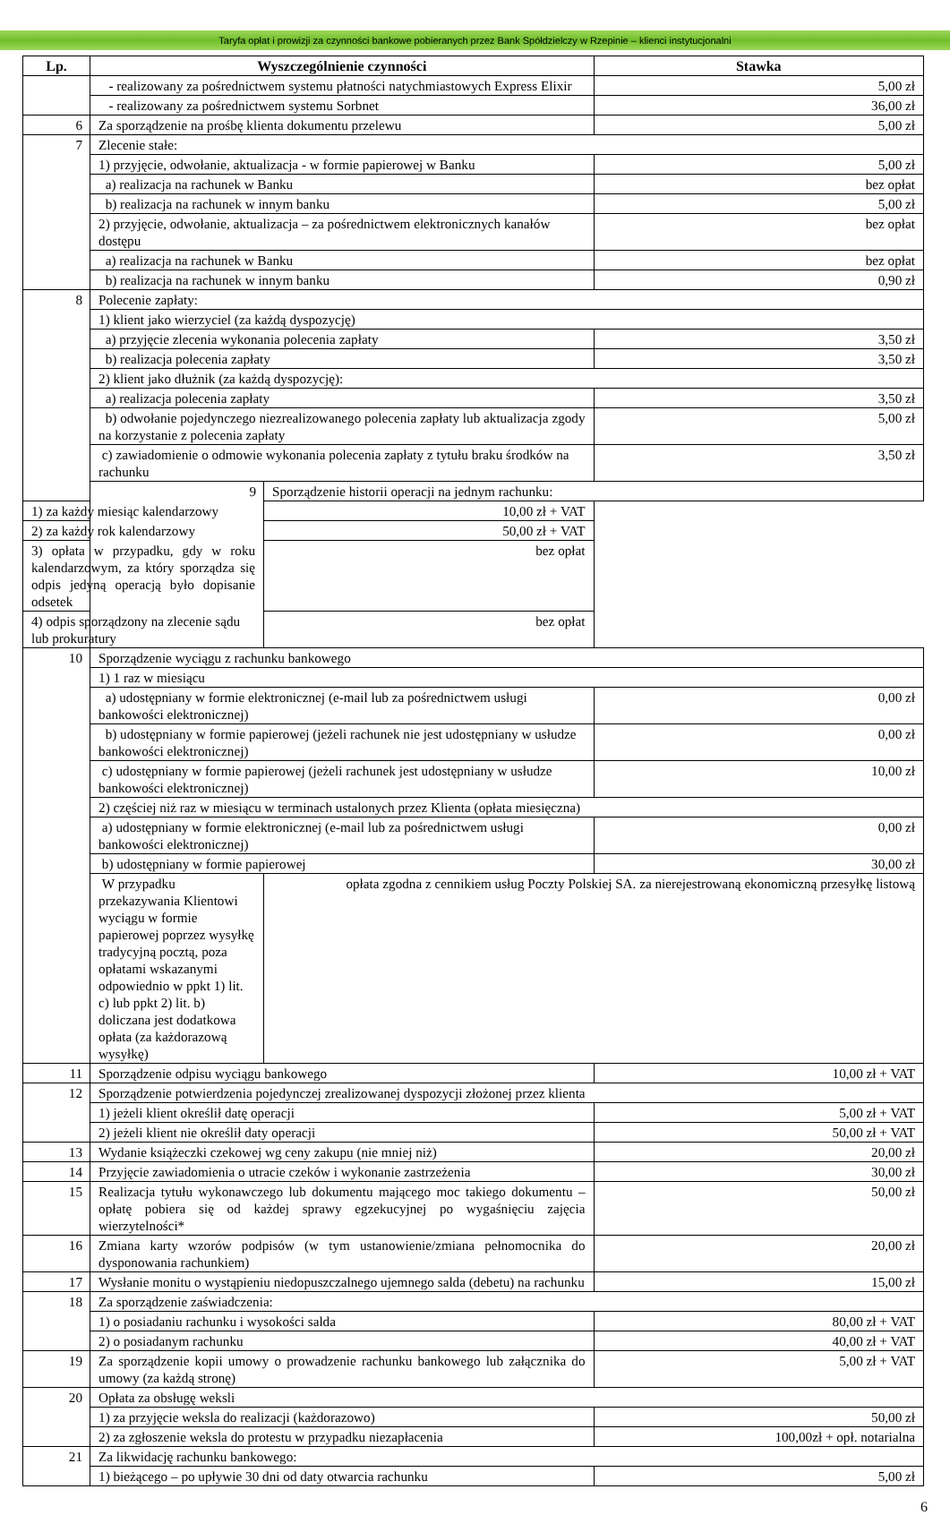Taryfa opłat i prowizji za czynności bankowe pobieranych przez Bank Spółdzielczy w Rzepinie – klienci instytucjonalni
| Lp. | Wyszczególnienie czynności | | Stawka |
| --- | --- | --- | --- |
| | - realizowany za pośrednictwem systemu płatności natychmiastowych Express Elixir | | 5,00 zł |
| | - realizowany za pośrednictwem systemu Sorbnet | | 36,00 zł |
| 6 | Za sporządzenie na prośbę klienta dokumentu przelewu | | 5,00 zł |
| 7 | Zlecenie stałe: | | |
| | 1) przyjęcie, odwołanie, aktualizacja - w formie papierowej w Banku | | 5,00 zł |
| | a) realizacja na rachunek w Banku | | bez opłat |
| | b) realizacja na rachunek w innym banku | | 5,00 zł |
| | 2) przyjęcie, odwołanie, aktualizacja – za pośrednictwem elektronicznych kanałów dostępu | | bez opłat |
| | a) realizacja na rachunek w Banku | | bez opłat |
| | b) realizacja na rachunek w innym banku | | 0,90 zł |
| 8 | Polecenie zapłaty: | | |
| | 1) klient jako wierzyciel (za każdą dyspozycję) | | |
| | a) przyjęcie zlecenia wykonania polecenia zapłaty | | 3,50 zł |
| | b) realizacja polecenia zapłaty | | 3,50 zł |
| | 2) klient jako dłużnik (za każdą dyspozycję): | | |
| | a) realizacja polecenia zapłaty | | 3,50 zł |
| | b) odwołanie pojedynczego niezrealizowanego polecenia zapłaty lub aktualizacja zgody na korzystanie z polecenia zapłaty | | 5,00 zł |
| | c) zawiadomienie o odmowie wykonania polecenia zapłaty z tytułu braku środków na rachunku | | 3,50 zł |
| | 9 | Sporządzenie historii operacji na jednym rachunku: | |
| 1) za każdy miesiąc kalendarzowy | | 10,00 zł + VAT | |
| 2) za każdy rok kalendarzowy | | 50,00 zł + VAT | |
| 3) opłata w przypadku, gdy w roku kalendarzowym, za który sporządza się odpis jedyną operacją było dopisanie odsetek | | bez opłat | |
| 4) odpis sporządzony na zlecenie sądu lub prokuratury | | bez opłat | |
| 10 | Sporządzenie wyciągu z rachunku bankowego | | |
| | 1) 1 raz w miesiącu | | |
| | a) udostępniany w formie elektronicznej (e-mail lub za pośrednictwem usługi bankowości elektronicznej) | | 0,00 zł |
| | b) udostępniany w formie papierowej (jeżeli rachunek nie jest udostępniany w usłudze bankowości elektronicznej) | | 0,00 zł |
| | c) udostępniany w formie papierowej (jeżeli rachunek jest udostępniany w usłudze bankowości elektronicznej) | | 10,00 zł |
| | 2) częściej niż raz w miesiącu w terminach ustalonych przez Klienta (opłata miesięczna) | | |
| | a) udostępniany w formie elektronicznej (e-mail lub za pośrednictwem usługi bankowości elektronicznej) | | 0,00 zł |
| | b) udostępniany w formie papierowej | | 30,00 zł |
| | W przypadku przekazywania Klientowi wyciągu w formie papierowej poprzez wysyłkę tradycyjną pocztą, poza opłatami wskazanymi odpowiednio w ppkt 1) lit. c) lub ppkt 2) lit. b) doliczana jest dodatkowa opłata (za każdorazową wysyłkę) | opłata zgodna z cennikiem usług Poczty Polskiej SA. za nierejestrowaną ekonomiczną przesyłkę listową | |
| 11 | Sporządzenie odpisu wyciągu bankowego | | 10,00 zł + VAT |
| 12 | Sporządzenie potwierdzenia pojedynczej zrealizowanej dyspozycji złożonej przez klienta | | |
| | 1) jeżeli klient określił datę operacji | | 5,00 zł + VAT |
| | 2) jeżeli klient nie określił daty operacji | | 50,00 zł + VAT |
| 13 | Wydanie książeczki czekowej wg ceny zakupu (nie mniej niż) | | 20,00 zł |
| 14 | Przyjęcie zawiadomienia o utracie czeków i wykonanie zastrzeżenia | | 30,00 zł |
| 15 | Realizacja tytułu wykonawczego lub dokumentu mającego moc takiego dokumentu – opłatę pobiera się od każdej sprawy egzekucyjnej po wygaśnięciu zajęcia wierzytelności* | | 50,00 zł |
| 16 | Zmiana karty wzorów podpisów (w tym ustanowienie/zmiana pełnomocnika do dysponowania rachunkiem) | | 20,00 zł |
| 17 | Wysłanie monitu o wystąpieniu niedopuszczalnego ujemnego salda (debetu) na rachunku | | 15,00 zł |
| 18 | Za sporządzenie zaświadczenia: | | |
| | 1) o posiadaniu rachunku i wysokości salda | | 80,00 zł + VAT |
| | 2) o posiadanym rachunku | | 40,00 zł + VAT |
| 19 | Za sporządzenie kopii umowy o prowadzenie rachunku bankowego lub załącznika do umowy (za każdą stronę) | | 5,00 zł + VAT |
| 20 | Opłata za obsługę weksli | | |
| | 1) za przyjęcie weksla do realizacji (każdorazowo) | | 50,00 zł |
| | 2) za zgłoszenie weksla do protestu w przypadku niezapłacenia | | 100,00zł + opł. notarialna |
| 21 | Za likwidację rachunku bankowego: | | |
| | 1) bieżącego – po upływie 30 dni od daty otwarcia rachunku | | 5,00 zł |
6